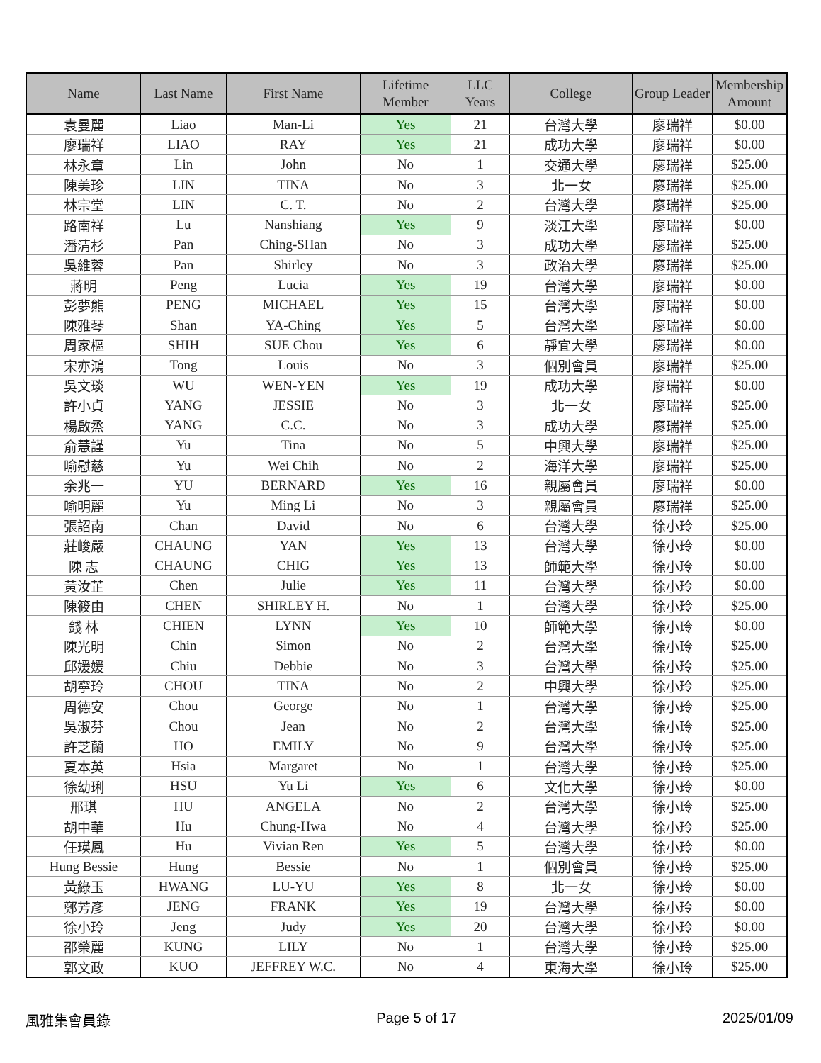| Name | Last Name | First Name | Lifetime Member | LLC Years | College | Group Leader | Membership Amount |
| --- | --- | --- | --- | --- | --- | --- | --- |
| 袁曼麗 | Liao | Man-Li | Yes | 21 | 台灣大學 | 廖瑞祥 | $0.00 |
| 廖瑞祥 | LIAO | RAY | Yes | 21 | 成功大學 | 廖瑞祥 | $0.00 |
| 林永章 | Lin | John | No | 1 | 交通大學 | 廖瑞祥 | $25.00 |
| 陳美珍 | LIN | TINA | No | 3 | 北一女 | 廖瑞祥 | $25.00 |
| 林宗堂 | LIN | C. T. | No | 2 | 台灣大學 | 廖瑞祥 | $25.00 |
| 路南祥 | Lu | Nanshiang | Yes | 9 | 淡江大學 | 廖瑞祥 | $0.00 |
| 潘清杉 | Pan | Ching-SHan | No | 3 | 成功大學 | 廖瑞祥 | $25.00 |
| 吳維蓉 | Pan | Shirley | No | 3 | 政治大學 | 廖瑞祥 | $25.00 |
| 蔣明 | Peng | Lucia | Yes | 19 | 台灣大學 | 廖瑞祥 | $0.00 |
| 彭夢熊 | PENG | MICHAEL | Yes | 15 | 台灣大學 | 廖瑞祥 | $0.00 |
| 陳雅琴 | Shan | YA-Ching | Yes | 5 | 台灣大學 | 廖瑞祥 | $0.00 |
| 周家樞 | SHIH | SUE Chou | Yes | 6 | 靜宜大學 | 廖瑞祥 | $0.00 |
| 宋亦鴻 | Tong | Louis | No | 3 | 個別會員 | 廖瑞祥 | $25.00 |
| 吳文琰 | WU | WEN-YEN | Yes | 19 | 成功大學 | 廖瑞祥 | $0.00 |
| 許小貞 | YANG | JESSIE | No | 3 | 北一女 | 廖瑞祥 | $25.00 |
| 楊啟烝 | YANG | C.C. | No | 3 | 成功大學 | 廖瑞祥 | $25.00 |
| 俞慧謹 | Yu | Tina | No | 5 | 中興大學 | 廖瑞祥 | $25.00 |
| 喻慰慈 | Yu | Wei Chih | No | 2 | 海洋大學 | 廖瑞祥 | $25.00 |
| 余兆一 | YU | BERNARD | Yes | 16 | 親屬會員 | 廖瑞祥 | $0.00 |
| 喻明麗 | Yu | Ming Li | No | 3 | 親屬會員 | 廖瑞祥 | $25.00 |
| 張詔南 | Chan | David | No | 6 | 台灣大學 | 徐小玲 | $25.00 |
| 莊峻嚴 | CHAUNG | YAN | Yes | 13 | 台灣大學 | 徐小玲 | $0.00 |
| 陳 志 | CHAUNG | CHIG | Yes | 13 | 師範大學 | 徐小玲 | $0.00 |
| 黃汝芷 | Chen | Julie | Yes | 11 | 台灣大學 | 徐小玲 | $0.00 |
| 陳筱由 | CHEN | SHIRLEY H. | No | 1 | 台灣大學 | 徐小玲 | $25.00 |
| 錢 林 | CHIEN | LYNN | Yes | 10 | 師範大學 | 徐小玲 | $0.00 |
| 陳光明 | Chin | Simon | No | 2 | 台灣大學 | 徐小玲 | $25.00 |
| 邱媛媛 | Chiu | Debbie | No | 3 | 台灣大學 | 徐小玲 | $25.00 |
| 胡寧玲 | CHOU | TINA | No | 2 | 中興大學 | 徐小玲 | $25.00 |
| 周德安 | Chou | George | No | 1 | 台灣大學 | 徐小玲 | $25.00 |
| 吳淑芬 | Chou | Jean | No | 2 | 台灣大學 | 徐小玲 | $25.00 |
| 許芝蘭 | HO | EMILY | No | 9 | 台灣大學 | 徐小玲 | $25.00 |
| 夏本英 | Hsia | Margaret | No | 1 | 台灣大學 | 徐小玲 | $25.00 |
| 徐幼琍 | HSU | Yu Li | Yes | 6 | 文化大學 | 徐小玲 | $0.00 |
| 邢琪 | HU | ANGELA | No | 2 | 台灣大學 | 徐小玲 | $25.00 |
| 胡中華 | Hu | Chung-Hwa | No | 4 | 台灣大學 | 徐小玲 | $25.00 |
| 任瑛鳳 | Hu | Vivian Ren | Yes | 5 | 台灣大學 | 徐小玲 | $0.00 |
| Hung Bessie | Hung | Bessie | No | 1 | 個別會員 | 徐小玲 | $25.00 |
| 黃綠玉 | HWANG | LU-YU | Yes | 8 | 北一女 | 徐小玲 | $0.00 |
| 鄭芳彥 | JENG | FRANK | Yes | 19 | 台灣大學 | 徐小玲 | $0.00 |
| 徐小玲 | Jeng | Judy | Yes | 20 | 台灣大學 | 徐小玲 | $0.00 |
| 邵榮麗 | KUNG | LILY | No | 1 | 台灣大學 | 徐小玲 | $25.00 |
| 郭文政 | KUO | JEFFREY W.C. | No | 4 | 東海大學 | 徐小玲 | $25.00 |
風雅集會員錄 Page 5 of 17 2025/01/09